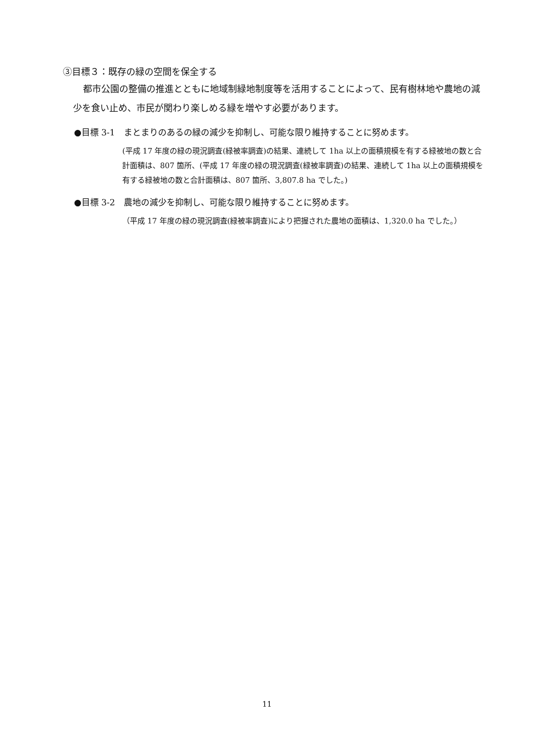③目標３：既存の緑の空間を保全する
都市公園の整備の推進とともに地域制緑地制度等を活用することによって、民有樹林地や農地の減少を食い止め、市民が関わり楽しめる緑を増やす必要があります。
●目標 3-1　まとまりのあるの緑の減少を抑制し、可能な限り維持することに努めます。
(平成 17 年度の緑の現況調査(緑被率調査)の結果、連続して 1ha 以上の面積規模を有する緑被地の数と合計面積は、807 箇所、(平成 17 年度の緑の現況調査(緑被率調査)の結果、連続して 1ha 以上の面積規模を有する緑被地の数と合計面積は、807 箇所、3,807.8 ha でした。)
●目標 3-2　農地の減少を抑制し、可能な限り維持することに努めます。
（平成 17 年度の緑の現況調査(緑被率調査)により把握された農地の面積は、1,320.0 ha でした。）
11